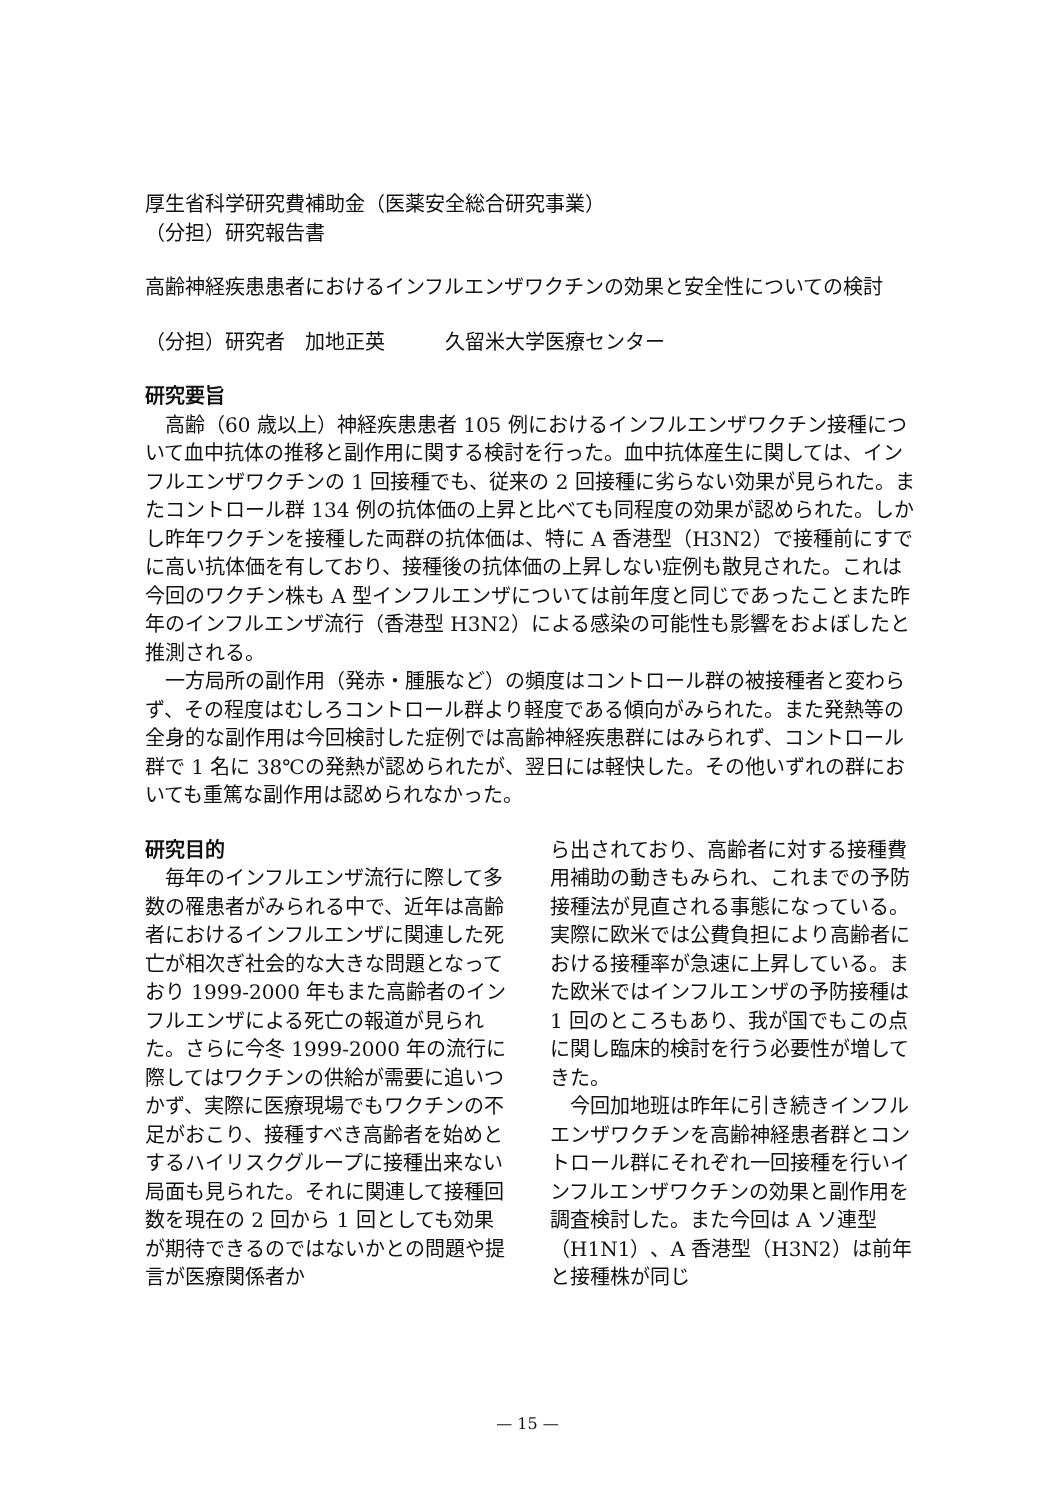厚生省科学研究費補助金（医薬安全総合研究事業）
（分担）研究報告書
高齢神経疾患患者におけるインフルエンザワクチンの効果と安全性についての検討
（分担）研究者　加地正英　　　久留米大学医療センター
研究要旨
　高齢（60 歳以上）神経疾患患者 105 例におけるインフルエンザワクチン接種について血中抗体の推移と副作用に関する検討を行った。血中抗体産生に関しては、インフルエンザワクチンの 1 回接種でも、従来の 2 回接種に劣らない効果が見られた。またコントロール群 134 例の抗体価の上昇と比べても同程度の効果が認められた。しかし昨年ワクチンを接種した両群の抗体価は、特に A 香港型（H3N2）で接種前にすでに高い抗体価を有しており、接種後の抗体価の上昇しない症例も散見された。これは今回のワクチン株も A 型インフルエンザについては前年度と同じであったことまた昨年のインフルエンザ流行（香港型 H3N2）による感染の可能性も影響をおよぼしたと推測される。
　一方局所の副作用（発赤・腫脹など）の頻度はコントロール群の被接種者と変わらず、その程度はむしろコントロール群より軽度である傾向がみられた。また発熱等の全身的な副作用は今回検討した症例では高齢神経疾患群にはみられず、コントロール群で 1 名に 38℃の発熱が認められたが、翌日には軽快した。その他いずれの群においても重篤な副作用は認められなかった。
研究目的
　毎年のインフルエンザ流行に際して多数の罹患者がみられる中で、近年は高齢者におけるインフルエンザに関連した死亡が相次ぎ社会的な大きな問題となっており 1999-2000 年もまた高齢者のインフルエンザによる死亡の報道が見られた。さらに今冬 1999-2000 年の流行に際してはワクチンの供給が需要に追いつかず、実際に医療現場でもワクチンの不足がおこり、接種すべき高齢者を始めとするハイリスクグループに接種出来ない局面も見られた。それに関連して接種回数を現在の 2 回から 1 回としても効果が期待できるのではないかとの問題や提言が医療関係者か
ら出されており、高齢者に対する接種費用補助の動きもみられ、これまでの予防接種法が見直される事態になっている。実際に欧米では公費負担により高齢者における接種率が急速に上昇している。また欧米ではインフルエンザの予防接種は 1 回のところもあり、我が国でもこの点に関し臨床的検討を行う必要性が増してきた。
　今回加地班は昨年に引き続きインフルエンザワクチンを高齢神経患者群とコントロール群にそれぞれ一回接種を行いインフルエンザワクチンの効果と副作用を調査検討した。また今回は A ソ連型（H1N1）、A 香港型（H3N2）は前年と接種株が同じ
— 15 —